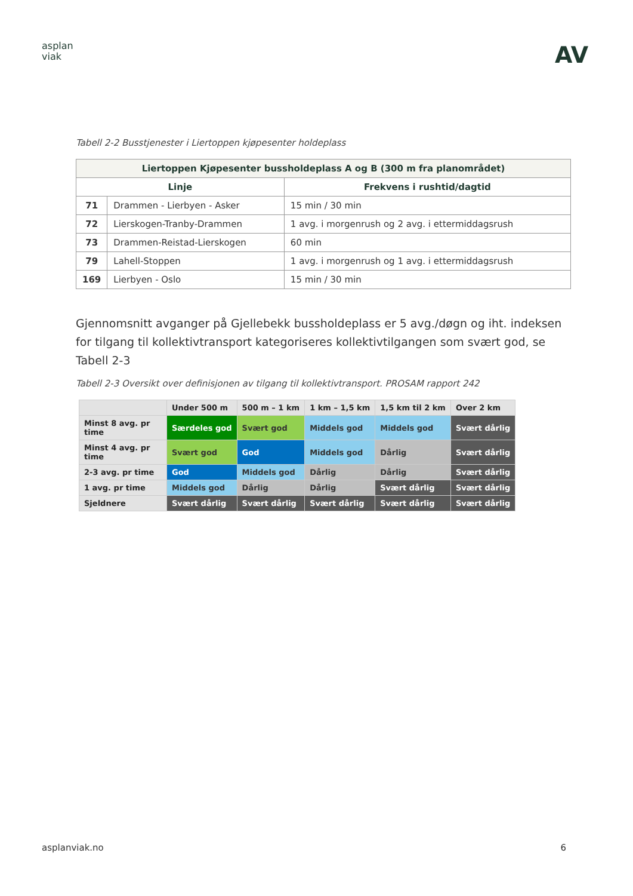asplan
viak
AV
Tabell 2-2 Busstjenester i Liertoppen kjøpesenter holdeplass
| Liertoppen Kjøpesenter bussholdeplass A og B (300 m fra planområdet) | | |
| --- | --- | --- |
| Linje | | Frekvens i rushtid/dagtid |
| 71 | Drammen - Lierbyen - Asker | 15 min / 30 min |
| 72 | Lierskogen-Tranby-Drammen | 1 avg. i morgenrush og 2 avg. i ettermiddagsrush |
| 73 | Drammen-Reistad-Lierskogen | 60 min |
| 79 | Lahell-Stoppen | 1 avg. i morgenrush og 1 avg. i ettermiddagsrush |
| 169 | Lierbyen - Oslo | 15 min / 30 min |
Gjennomsnitt avganger på Gjellebekk bussholdeplass er 5 avg./døgn og iht. indeksen for tilgang til kollektivtransport kategoriseres kollektivtilgangen som svært god, se Tabell 2-3
Tabell 2-3 Oversikt over definisjonen av tilgang til kollektivtransport. PROSAM rapport 242
| | Under 500 m | 500 m – 1 km | 1 km – 1,5 km | 1,5 km til 2 km | Over 2 km |
| Minst 8 avg. pr time | Særdeles god | Svært god | Middels god | Middels god | Svært dårlig |
| Minst 4 avg. pr time | Svært god | God | Middels god | Dårlig | Svært dårlig |
| 2-3 avg. pr time | God | Middels god | Dårlig | Dårlig | Svært dårlig |
| 1 avg. pr time | Middels god | Dårlig | Dårlig | Svært dårlig | Svært dårlig |
| Sjeldnere | Svært dårlig | Svært dårlig | Svært dårlig | Svært dårlig | Svært dårlig |
asplanviak.no 6